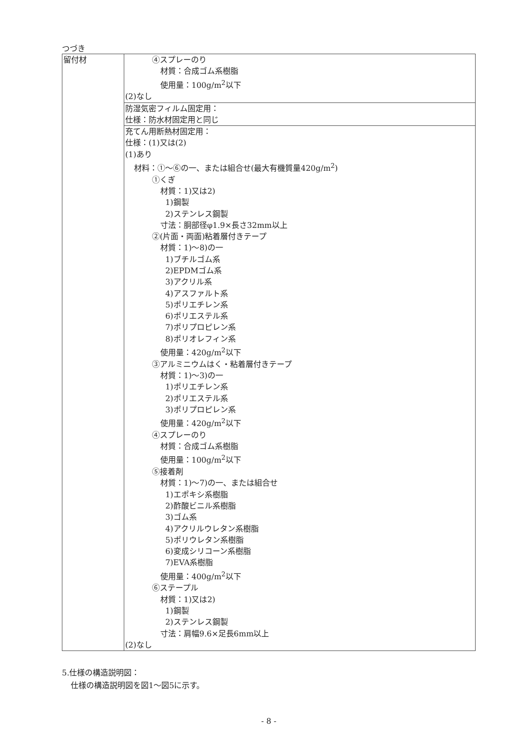つづき
| 留付材 | ④スプレーのり 材質：合成ゴム系樹脂 使用量：100g/m<sup>2</sup>以下 (2)なし |
| | 防湿気密フィルム固定用： 仕様：防水材固定用と同じ |
| | 充てん用断熱材固定用： 仕様：(1)又は(2) (1)あり 材料：①～⑥の一、または組合せ(最大有機質量420g/m<sup>2</sup>) ①くぎ 材質：1)又は2) 1)鋼製 2)ステンレス鋼製 寸法：胴部径φ1.9×長さ32mm以上 ②(片面・両面)粘着層付きテープ 材質：1)～8)の一 1)ブチルゴム系 2)EPDMゴム系 3)アクリル系 4)アスファルト系 5)ポリエチレン系 6)ポリエステル系 7)ポリプロピレン系 8)ポリオレフィン系 使用量：420g/m<sup>2</sup>以下 ③アルミニウムはく・粘着層付きテープ 材質：1)～3)の一 1)ポリエチレン系 2)ポリエステル系 3)ポリプロピレン系 使用量：420g/m<sup>2</sup>以下 ④スプレーのり 材質：合成ゴム系樹脂 使用量：100g/m<sup>2</sup>以下 ⑤接着剤 材質：1)～7)の一、または組合せ 1)エポキシ系樹脂 2)酢酸ビニル系樹脂 3)ゴム系 4)アクリルウレタン系樹脂 5)ポリウレタン系樹脂 6)変成シリコーン系樹脂 7)EVA系樹脂 使用量：400g/m<sup>2</sup>以下 ⑥ステープル 材質：1)又は2) 1)鋼製 2)ステンレス鋼製 寸法：肩幅9.6×足長6mm以上 (2)なし |
5.仕様の構造説明図：
仕様の構造説明図を図1～図5に示す。
- 8 -